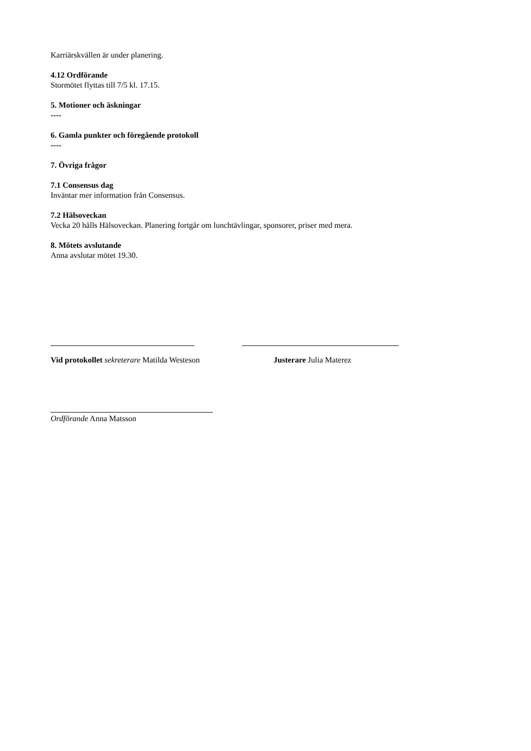Karriärskvällen är under planering.
4.12 Ordförande
Stormötet flyttas till 7/5 kl. 17.15.
5. Motioner och äskningar
----
6. Gamla punkter och föregående protokoll
----
7. Övriga frågor
7.1 Consensus dag
Inväntar mer information från Consensus.
7.2 Hälsoveckan
Vecka 20 hålls Hälsoveckan. Planering fortgår om lunchtävlingar, sponsorer, priser med mera.
8. Mötets avslutande
Anna avslutar mötet 19.30.
Vid protokollet sekreterare Matilda Westeson Justerare Julia Materez
Ordförande Anna Matsson